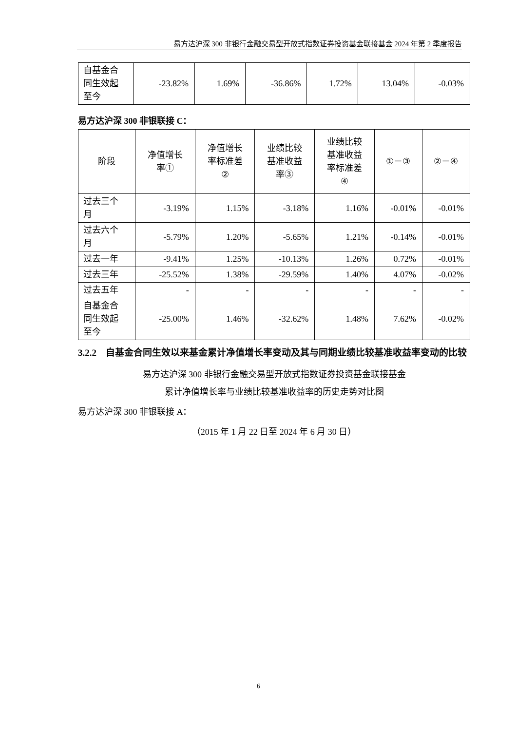易方达沪深 300 非银行金融交易型开放式指数证券投资基金联接基金 2024 年第 2 季度报告
| 自基金合 同生效起 至今 | -23.82% | 1.69% | -36.86% | 1.72% | 13.04% | -0.03% |
易方达沪深 300 非银联接 C：
| 阶段 | 净值增长 率① | 净值增长 率标准差 ② | 业绩比较 基准收益 率③ | 业绩比较 基准收益 率标准差 ④ | ①－③ | ②－④ |
| 过去三个 月 | -3.19% | 1.15% | -3.18% | 1.16% | -0.01% | -0.01% |
| 过去六个 月 | -5.79% | 1.20% | -5.65% | 1.21% | -0.14% | -0.01% |
| 过去一年 | -9.41% | 1.25% | -10.13% | 1.26% | 0.72% | -0.01% |
| 过去三年 | -25.52% | 1.38% | -29.59% | 1.40% | 4.07% | -0.02% |
| 过去五年 | - | - | - | - | - | - |
| 自基金合 同生效起 至今 | -25.00% | 1.46% | -32.62% | 1.48% | 7.62% | -0.02% |
3.2.2 自基金合同生效以来基金累计净值增长率变动及其与同期业绩比较基准收益率变动的比较
易方达沪深 300 非银行金融交易型开放式指数证券投资基金联接基金
累计净值增长率与业绩比较基准收益率的历史走势对比图
易方达沪深 300 非银联接 A：
（2015 年 1 月 22 日至 2024 年 6 月 30 日）
6